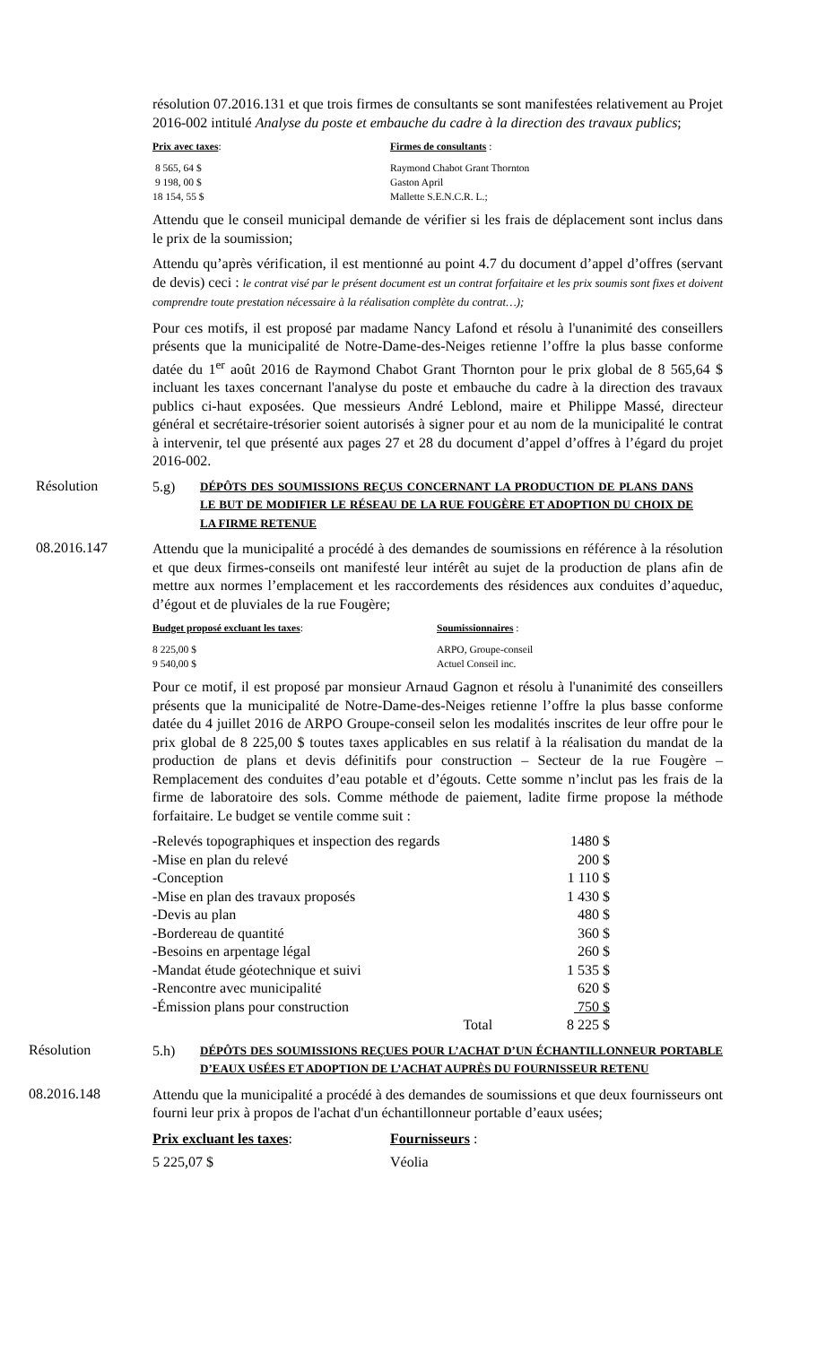résolution 07.2016.131 et que trois firmes de consultants se sont manifestées relativement au Projet 2016-002 intitulé Analyse du poste et embauche du cadre à la direction des travaux publics;
| Prix avec taxes : | Firmes de consultants : |
| 8 565, 64 $ | Raymond Chabot Grant Thornton |
| 9 198, 00 $ | Gaston April |
| 18 154, 55 $ | Mallette S.E.N.C.R. L.; |
Attendu que le conseil municipal demande de vérifier si les frais de déplacement sont inclus dans le prix de la soumission;
Attendu qu’après vérification, il est mentionné au point 4.7 du document d’appel d’offres (servant de devis) ceci : le contrat visé par le présent document est un contrat forfaitaire et les prix soumis sont fixes et doivent comprendre toute prestation nécessaire à la réalisation complète du contrat…);
Pour ces motifs, il est proposé par madame Nancy Lafond et résolu à l'unanimité des conseillers présents que la municipalité de Notre-Dame-des-Neiges retienne l’offre la plus basse conforme datée du 1<sup>er</sup> août 2016 de Raymond Chabot Grant Thornton pour le prix global de 8 565,64 $ incluant les taxes concernant l'analyse du poste et embauche du cadre à la direction des travaux publics ci-haut exposées. Que messieurs André Leblond, maire et Philippe Massé, directeur général et secrétaire-trésorier soient autorisés à signer pour et au nom de la municipalité le contrat à intervenir, tel que présenté aux pages 27 et 28 du document d’appel d’offres à l’égard du projet 2016-002.
Résolution
5.g)
DÉPÔTS DES SOUMISSIONS REÇUS CONCERNANT LA PRODUCTION DE PLANS DANS LE BUT DE MODIFIER LE RÉSEAU DE LA RUE FOUGÈRE ET ADOPTION DU CHOIX DE LA FIRME RETENUE
08.2016.147
Attendu que la municipalité a procédé à des demandes de soumissions en référence à la résolution et que deux firmes-conseils ont manifesté leur intérêt au sujet de la production de plans afin de mettre aux normes l’emplacement et les raccordements des résidences aux conduites d’aqueduc, d’égout et de pluviales de la rue Fougère;
| Budget proposé excluant les taxes : | Soumissionnaires : |
| 8 225,00 $ | ARPO, Groupe-conseil |
| 9 540,00 $ | Actuel Conseil inc. |
Pour ce motif, il est proposé par monsieur Arnaud Gagnon et résolu à l'unanimité des conseillers présents que la municipalité de Notre-Dame-des-Neiges retienne l’offre la plus basse conforme datée du 4 juillet 2016 de ARPO Groupe-conseil selon les modalités inscrites de leur offre pour le prix global de 8 225,00 $ toutes taxes applicables en sus relatif à la réalisation du mandat de la production de plans et devis définitifs pour construction – Secteur de la rue Fougère – Remplacement des conduites d’eau potable et d’égouts. Cette somme n’inclut pas les frais de la firme de laboratoire des sols. Comme méthode de paiement, ladite firme propose la méthode forfaitaire. Le budget se ventile comme suit :
| -Relevés topographiques et inspection des regards | | 1480 $ |
| -Mise en plan du relevé | | 200 $ |
| -Conception | | 1 110 $ |
| -Mise en plan des travaux proposés | | 1 430 $ |
| -Devis au plan | | 480 $ |
| -Bordereau de quantité | | 360 $ |
| -Besoins en arpentage légal | | 260 $ |
| -Mandat étude géotechnique et suivi | | 1 535 $ |
| -Rencontre avec municipalité | | 620 $ |
| -Émission plans pour construction | | 750 $ |
| | Total | 8 225 $ |
Résolution
5.h)
DÉPÔTS DES SOUMISSIONS REÇUES POUR L’ACHAT D’UN ÉCHANTILLONNEUR PORTABLE D’EAUX USÉES ET ADOPTION DE L’ACHAT AUPRÈS DU FOURNISSEUR RETENU
08.2016.148
Attendu que la municipalité a procédé à des demandes de soumissions et que deux fournisseurs ont fourni leur prix à propos de l'achat d'un échantillonneur portable d’eaux usées;
| Prix excluant les taxes : | Fournisseurs : |
| 5 225,07 $ | Véolia |